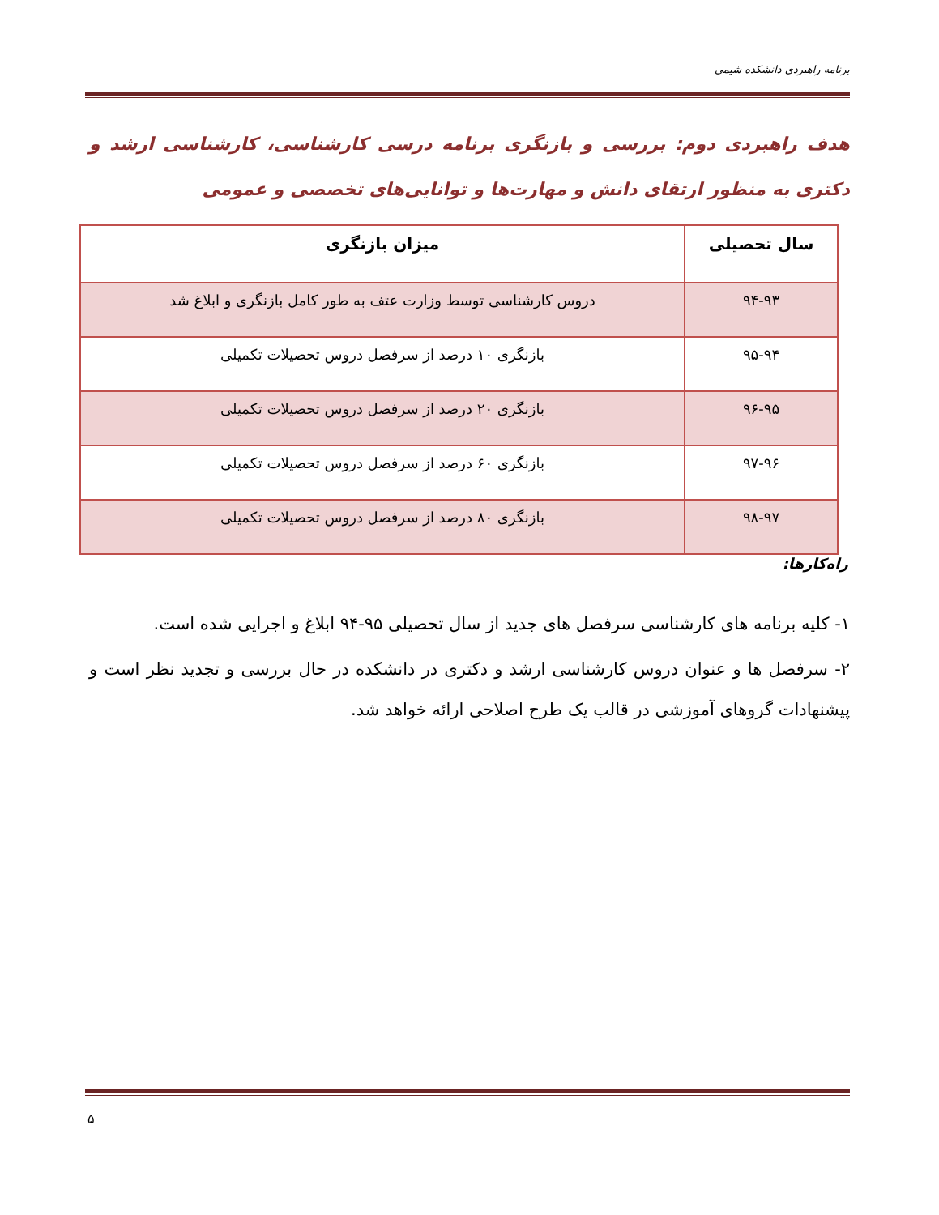برنامه راهبردی دانشکده شیمی
هدف راهبردی دوم: بررسی و بازنگری برنامه درسی کارشناسی، کارشناسی ارشد و دکتری به منظور ارتقای دانش و مهارت‌ها و توانایی‌های تخصصی و عمومی
| سال تحصیلی | میزان بازنگری |
| --- | --- |
| ۹۴-۹۳ | دروس کارشناسی توسط وزارت عتف به طور کامل بازنگری و ابلاغ شد |
| ۹۵-۹۴ | بازنگری ۱۰ درصد از سرفصل دروس تحصیلات تکمیلی |
| ۹۶-۹۵ | بازنگری ۲۰ درصد از سرفصل دروس تحصیلات تکمیلی |
| ۹۷-۹۶ | بازنگری ۶۰ درصد از سرفصل دروس تحصیلات تکمیلی |
| ۹۸-۹۷ | بازنگری ۸۰ درصد از سرفصل دروس تحصیلات تکمیلی |
راه‌کارها:
۱- کلیه برنامه های کارشناسی سرفصل های جدید از سال تحصیلی ۹۵-۹۴ ابلاغ و اجرایی شده است.
۲- سرفصل ها و عنوان دروس کارشناسی ارشد و دکتری در دانشکده در حال بررسی و تجدید نظر است و پیشنهادات گروهای آموزشی در قالب یک طرح اصلاحی ارائه خواهد شد.
۵